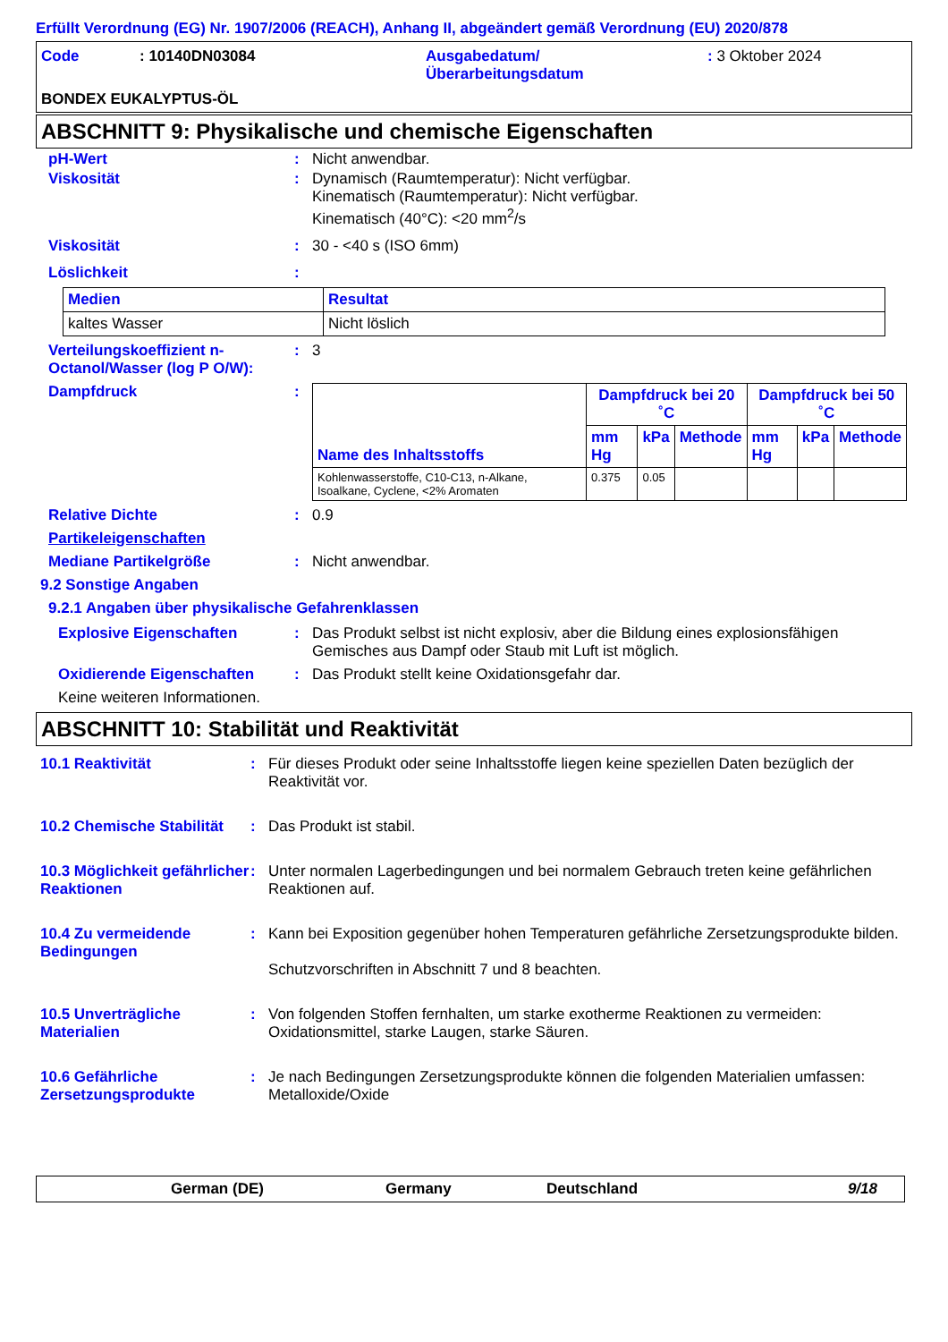Erfüllt Verordnung (EG) Nr. 1907/2006 (REACH), Anhang II, abgeändert gemäß Verordnung (EU) 2020/878
Code: 10140DN03084 Ausgabedatum/
Überarbeitungsdatum: 3 Oktober 2024
BONDEX EUKALYPTUS-ÖL
ABSCHNITT 9: Physikalische und chemische Eigenschaften
pH-Wert: Nicht anwendbar.
Viskosität: Dynamisch (Raumtemperatur): Nicht verfügbar.
Kinematisch (Raumtemperatur): Nicht verfügbar.
Kinematisch (40°C): <20 mm<sup>2</sup>/s
Viskosität: 30 - <40 s (ISO 6mm)
Löslichkeit:
| Medien | Resultat |
| --- | --- |
| kaltes Wasser | Nicht löslich |
Verteilungskoeffizient n-Octanol/Wasser (log P O/W):: 3
Dampfdruck:
| Name des Inhaltsstoffs | Dampfdruck bei 20 ˚C | | | Dampfdruck bei 50 ˚C | | |
| --- | --- | --- | --- | --- | --- | --- |
| | mm Hg | kPa | Methode | mm Hg | kPa | Methode |
| Kohlenwasserstoffe, C10-C13, n-Alkane, Isoalkane, Cyclene, <2% Aromaten | 0.375 | 0.05 | | | | |
Relative Dichte: 0.9
Partikeleigenschaften
Mediane Partikelgröße: Nicht anwendbar.
9.2 Sonstige Angaben
9.2.1 Angaben über physikalische Gefahrenklassen
Explosive Eigenschaften: Das Produkt selbst ist nicht explosiv, aber die Bildung eines explosionsfähigen Gemisches aus Dampf oder Staub mit Luft ist möglich.
Oxidierende Eigenschaften: Das Produkt stellt keine Oxidationsgefahr dar.
Keine weiteren Informationen.
ABSCHNITT 10: Stabilität und Reaktivität
10.1 Reaktivität: Für dieses Produkt oder seine Inhaltsstoffe liegen keine speziellen Daten bezüglich der Reaktivität vor.
10.2 Chemische Stabilität: Das Produkt ist stabil.
10.3 Möglichkeit gefährlicher Reaktionen: Unter normalen Lagerbedingungen und bei normalem Gebrauch treten keine gefährlichen Reaktionen auf.
10.4 Zu vermeidende Bedingungen: Kann bei Exposition gegenüber hohen Temperaturen gefährliche Zersetzungsprodukte bilden.
Schutzvorschriften in Abschnitt 7 und 8 beachten.
10.5 Unverträgliche Materialien: Von folgenden Stoffen fernhalten, um starke exotherme Reaktionen zu vermeiden: Oxidationsmittel, starke Laugen, starke Säuren.
10.6 Gefährliche Zersetzungsprodukte: Je nach Bedingungen Zersetzungsprodukte können die folgenden Materialien umfassen: Metalloxide/Oxide
German (DE) Germany Deutschland 9/18